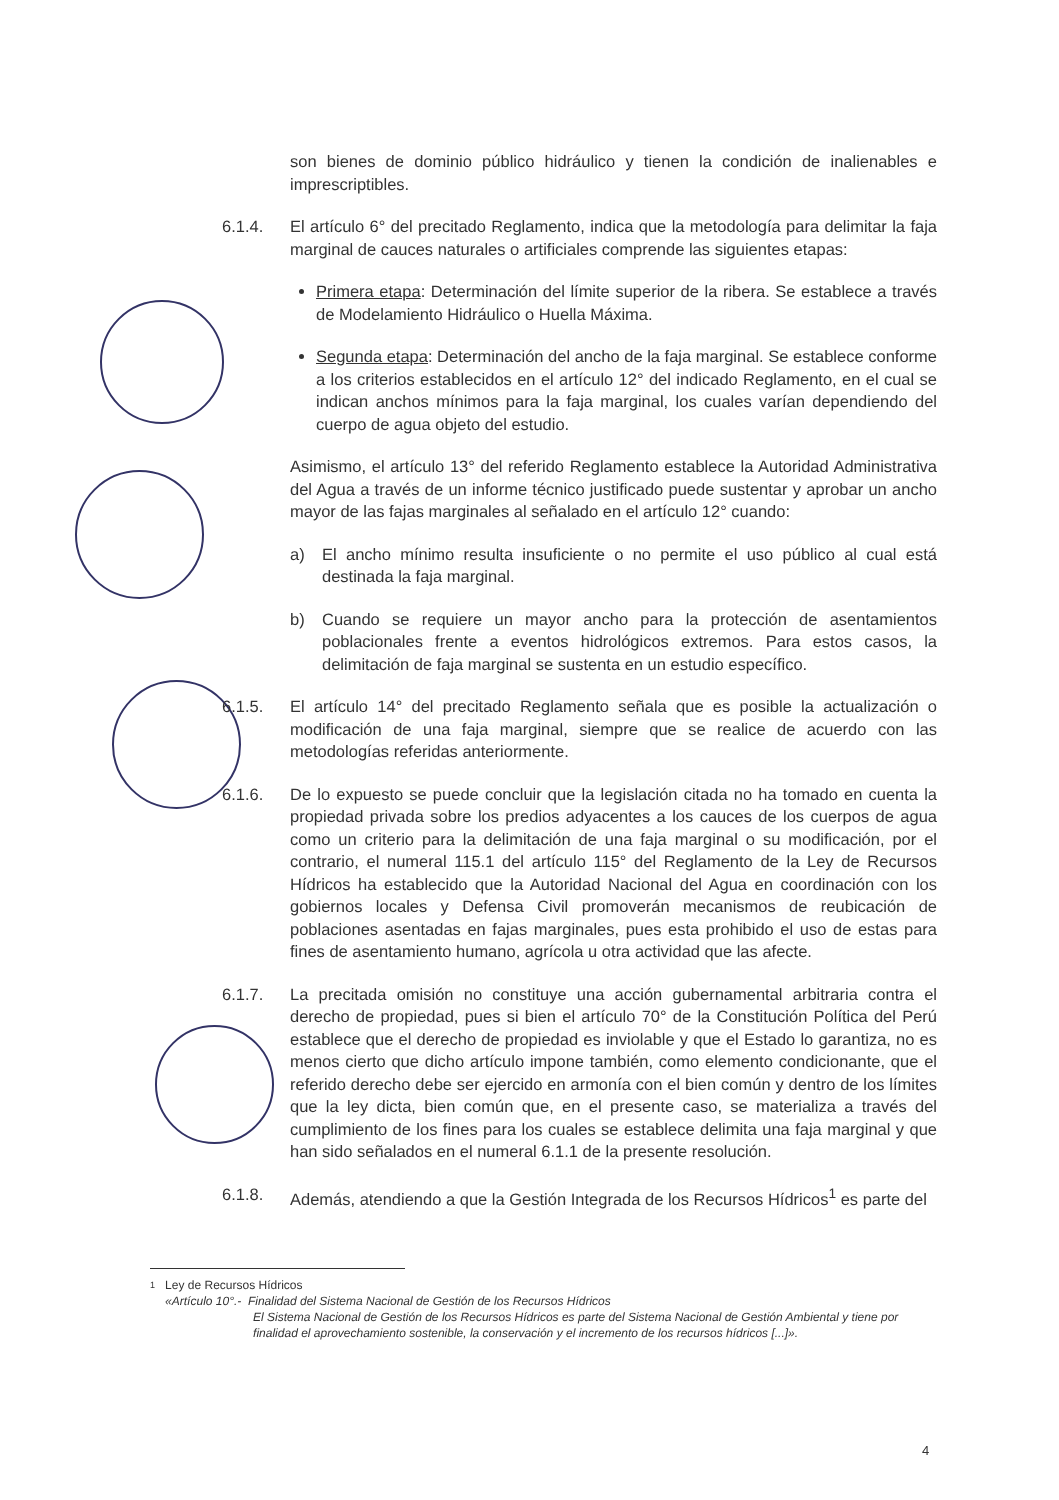son bienes de dominio público hidráulico y tienen la condición de inalienables e imprescriptibles.
6.1.4. El artículo 6° del precitado Reglamento, indica que la metodología para delimitar la faja marginal de cauces naturales o artificiales comprende las siguientes etapas:
Primera etapa: Determinación del límite superior de la ribera. Se establece a través de Modelamiento Hidráulico o Huella Máxima.
Segunda etapa: Determinación del ancho de la faja marginal. Se establece conforme a los criterios establecidos en el artículo 12° del indicado Reglamento, en el cual se indican anchos mínimos para la faja marginal, los cuales varían dependiendo del cuerpo de agua objeto del estudio.
Asimismo, el artículo 13° del referido Reglamento establece la Autoridad Administrativa del Agua a través de un informe técnico justificado puede sustentar y aprobar un ancho mayor de las fajas marginales al señalado en el artículo 12° cuando:
a) El ancho mínimo resulta insuficiente o no permite el uso público al cual está destinada la faja marginal.
b) Cuando se requiere un mayor ancho para la protección de asentamientos poblacionales frente a eventos hidrológicos extremos. Para estos casos, la delimitación de faja marginal se sustenta en un estudio específico.
6.1.5. El artículo 14° del precitado Reglamento señala que es posible la actualización o modificación de una faja marginal, siempre que se realice de acuerdo con las metodologías referidas anteriormente.
6.1.6. De lo expuesto se puede concluir que la legislación citada no ha tomado en cuenta la propiedad privada sobre los predios adyacentes a los cauces de los cuerpos de agua como un criterio para la delimitación de una faja marginal o su modificación, por el contrario, el numeral 115.1 del artículo 115° del Reglamento de la Ley de Recursos Hídricos ha establecido que la Autoridad Nacional del Agua en coordinación con los gobiernos locales y Defensa Civil promoverán mecanismos de reubicación de poblaciones asentadas en fajas marginales, pues esta prohibido el uso de estas para fines de asentamiento humano, agrícola u otra actividad que las afecte.
6.1.7. La precitada omisión no constituye una acción gubernamental arbitraria contra el derecho de propiedad, pues si bien el artículo 70° de la Constitución Política del Perú establece que el derecho de propiedad es inviolable y que el Estado lo garantiza, no es menos cierto que dicho artículo impone también, como elemento condicionante, que el referido derecho debe ser ejercido en armonía con el bien común y dentro de los límites que la ley dicta, bien común que, en el presente caso, se materializa a través del cumplimiento de los fines para los cuales se establece delimita una faja marginal y que han sido señalados en el numeral 6.1.1 de la presente resolución.
6.1.8. Además, atendiendo a que la Gestión Integrada de los Recursos Hídricos<sup>1</sup> es parte del
1
Ley de Recursos Hídricos
«Artículo 10°.- Finalidad del Sistema Nacional de Gestión de los Recursos Hídricos
El Sistema Nacional de Gestión de los Recursos Hídricos es parte del Sistema Nacional de Gestión Ambiental y tiene por finalidad el aprovechamiento sostenible, la conservación y el incremento de los recursos hídricos [...]».
4